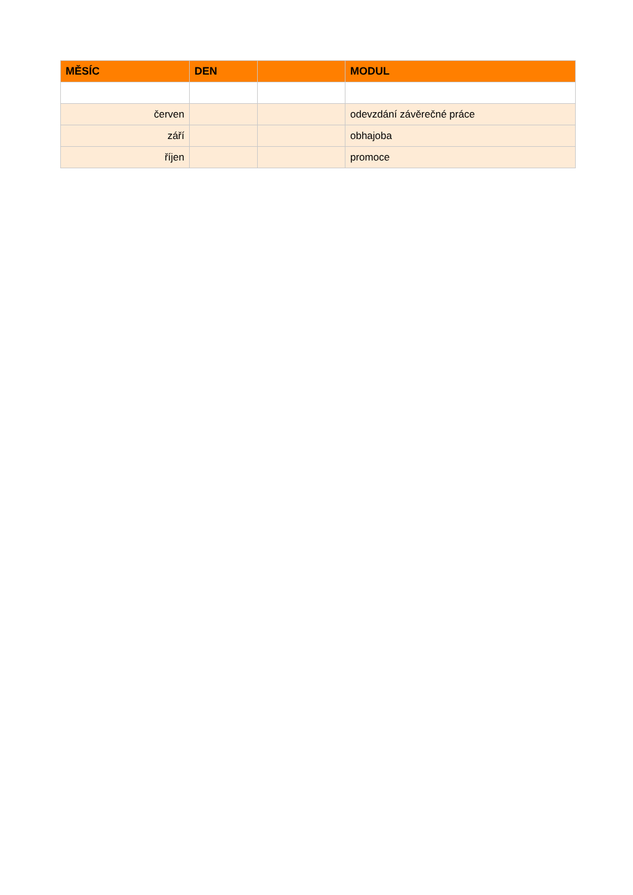| MĚSÍC | DEN | | MODUL |
| --- | --- | --- | --- |
| červen | | | odevzdání závěrečné práce |
| září | | | obhajoba |
| říjen | | | promoce |